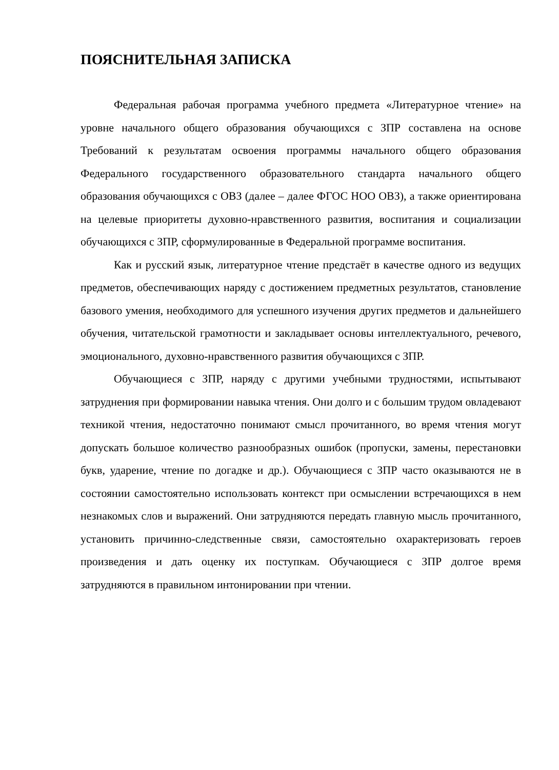ПОЯСНИТЕЛЬНАЯ ЗАПИСКА
Федеральная рабочая программа учебного предмета «Литературное чтение» на уровне начального общего образования обучающихся с ЗПР составлена на основе Требований к результатам освоения программы начального общего образования Федерального государственного образовательного стандарта начального общего образования обучающихся с ОВЗ (далее – далее ФГОС НОО ОВЗ), а также ориентирована на целевые приоритеты духовно-нравственного развития, воспитания и социализации обучающихся с ЗПР, сформулированные в Федеральной программе воспитания.
Как и русский язык, литературное чтение предстаёт в качестве одного из ведущих предметов, обеспечивающих наряду с достижением предметных результатов, становление базового умения, необходимого для успешного изучения других предметов и дальнейшего обучения, читательской грамотности и закладывает основы интеллектуального, речевого, эмоционального, духовно-нравственного развития обучающихся с ЗПР.
Обучающиеся с ЗПР, наряду с другими учебными трудностями, испытывают затруднения при формировании навыка чтения. Они долго и с большим трудом овладевают техникой чтения, недостаточно понимают смысл прочитанного, во время чтения могут допускать большое количество разнообразных ошибок (пропуски, замены, перестановки букв, ударение, чтение по догадке и др.). Обучающиеся с ЗПР часто оказываются не в состоянии самостоятельно использовать контекст при осмыслении встречающихся в нем незнакомых слов и выражений. Они затрудняются передать главную мысль прочитанного, установить причинно-следственные связи, самостоятельно охарактеризовать героев произведения и дать оценку их поступкам. Обучающиеся с ЗПР долгое время затрудняются в правильном интонировании при чтении.